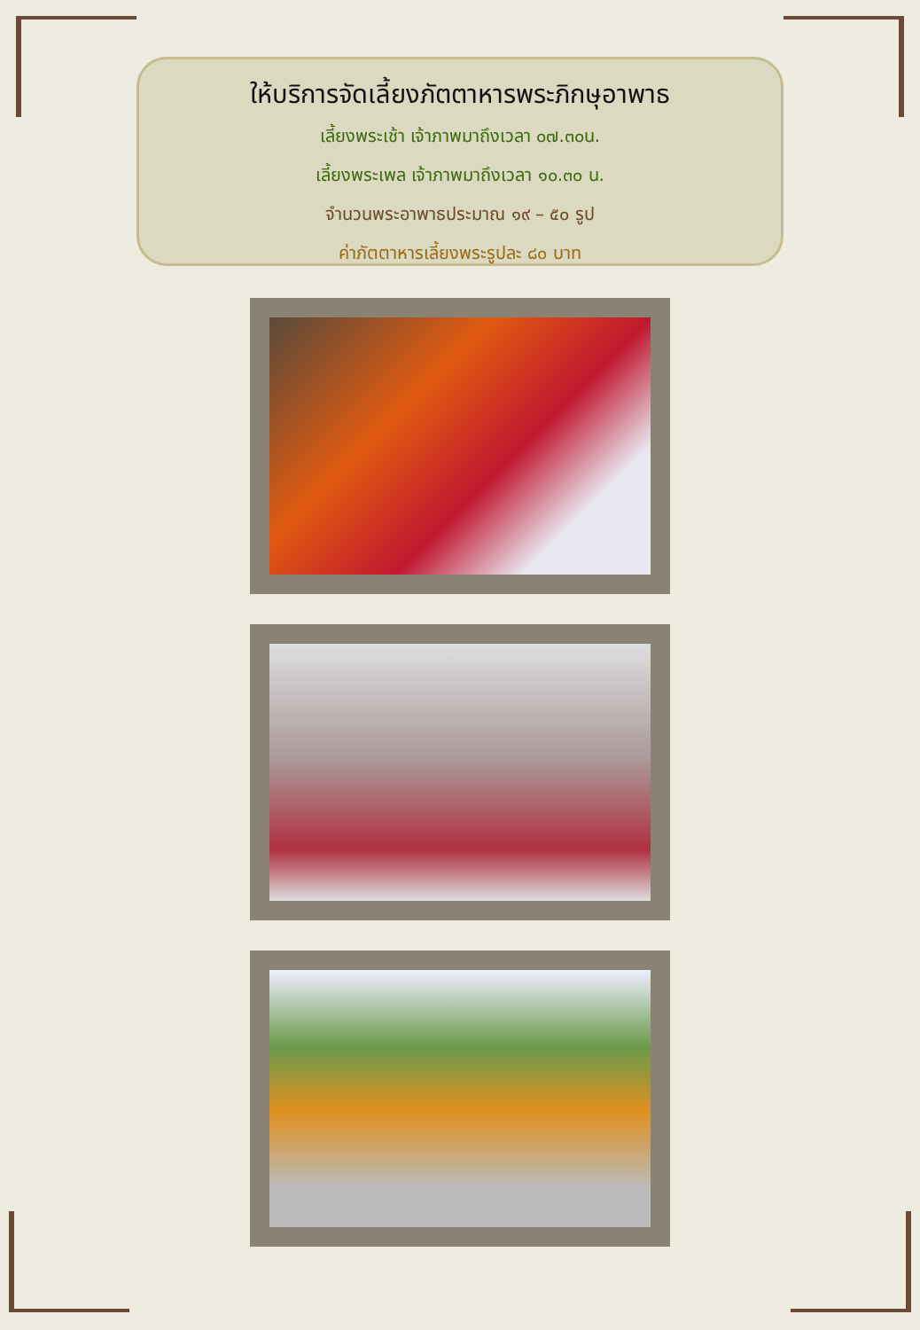ให้บริการจัดเลี้ยงภัตตาหารพระภิกษุอาพาธ
เลี้ยงพระเช้า เจ้าภาพมาถึงเวลา ๐๗.๓๐น.
เลี้ยงพระเพล เจ้าภาพมาถึงเวลา ๑๐.๓๐ น.
จำนวนพระอาพาธประมาณ ๑๙ – ๕๐ รูป
ค่าภัตตาหารเลี้ยงพระรูปละ ๘๐ บาท